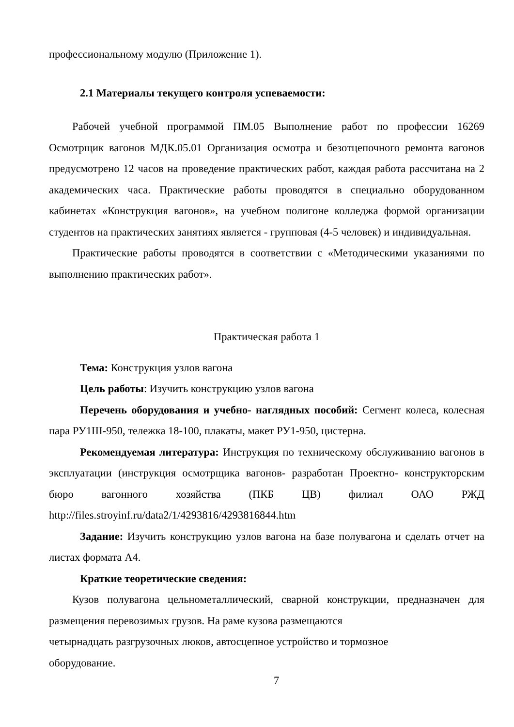профессиональному модулю (Приложение 1).
2.1 Материалы текущего контроля успеваемости:
Рабочей учебной программой ПМ.05 Выполнение работ по профессии 16269 Осмотрщик вагонов МДК.05.01 Организация осмотра и безотцепочного ремонта вагонов предусмотрено 12 часов на проведение практических работ, каждая работа рассчитана на 2 академических часа. Практические работы проводятся в специально оборудованном кабинетах «Конструкция вагонов», на учебном полигоне колледжа формой организации студентов на практических занятиях является - групповая (4-5 человек) и индивидуальная.
Практические работы проводятся в соответствии с «Методическими указаниями по выполнению практических работ».
Практическая работа 1
Тема: Конструкция узлов вагона
Цель работы: Изучить конструкцию узлов вагона
Перечень оборудования и учебно- наглядных пособий: Сегмент колеса, колесная пара РУ1Ш-950, тележка 18-100, плакаты, макет РУ1-950, цистерна.
Рекомендуемая литература: Инструкция по техническому обслуживанию вагонов в эксплуатации (инструкция осмотрщика вагонов- разработан Проектно- конструкторским бюро вагонного хозяйства (ПКБ ЦВ) филиал ОАО РЖД http://files.stroyinf.ru/data2/1/4293816/4293816844.htm
Задание: Изучить конструкцию узлов вагона на базе полувагона и сделать отчет на листах формата А4.
Краткие теоретические сведения:
Кузов полувагона цельнометаллический, сварной конструкции, предназначен для размещения перевозимых грузов. На раме кузова размещаются
четырнадцать разгрузочных люков, автосцепное устройство и тормозное
оборудование.
7